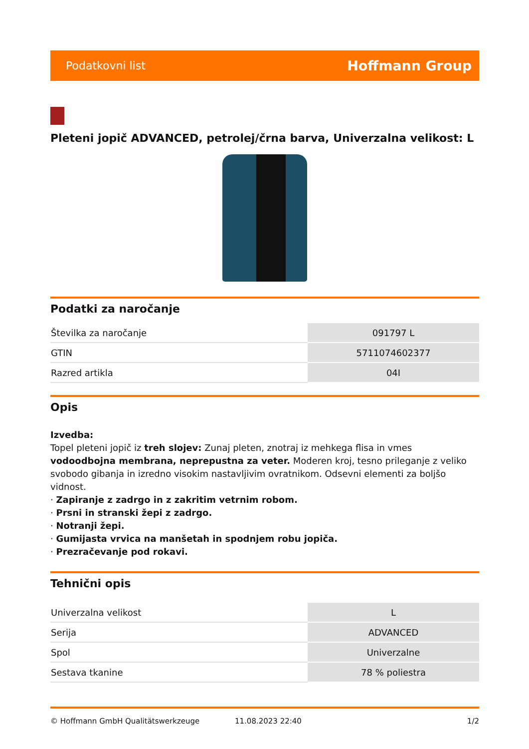Podatkovni list Hoffmann Group
Pleteni jopič ADVANCED, petrolej/črna barva, Univerzalna velikost: L
Podatki za naročanje
| Številka za naročanje | 091797 L |
| GTIN | 5711074602377 |
| Razred artikla | 04I |
Opis
Izvedba:
Topel pleteni jopič iz treh slojev: Zunaj pleten, znotraj iz mehkega flisa in vmes vodoodbojna membrana, neprepustna za veter. Moderen kroj, tesno prileganje z veliko svobodo gibanja in izredno visokim nastavljivim ovratnikom. Odsevni elementi za boljšo vidnost.
· Zapiranje z zadrgo in z zakritim vetrnim robom.
· Prsni in stranski žepi z zadrgo.
· Notranji žepi.
· Gumijasta vrvica na manšetah in spodnjem robu jopiča.
· Prezračevanje pod rokavi.
Tehnični opis
| Univerzalna velikost | L |
| Serija | ADVANCED |
| Spol | Univerzalne |
| Sestava tkanine | 78 % poliestra |
© Hoffmann GmbH Qualitätswerkzeuge 11.08.2023 22:40 1/2